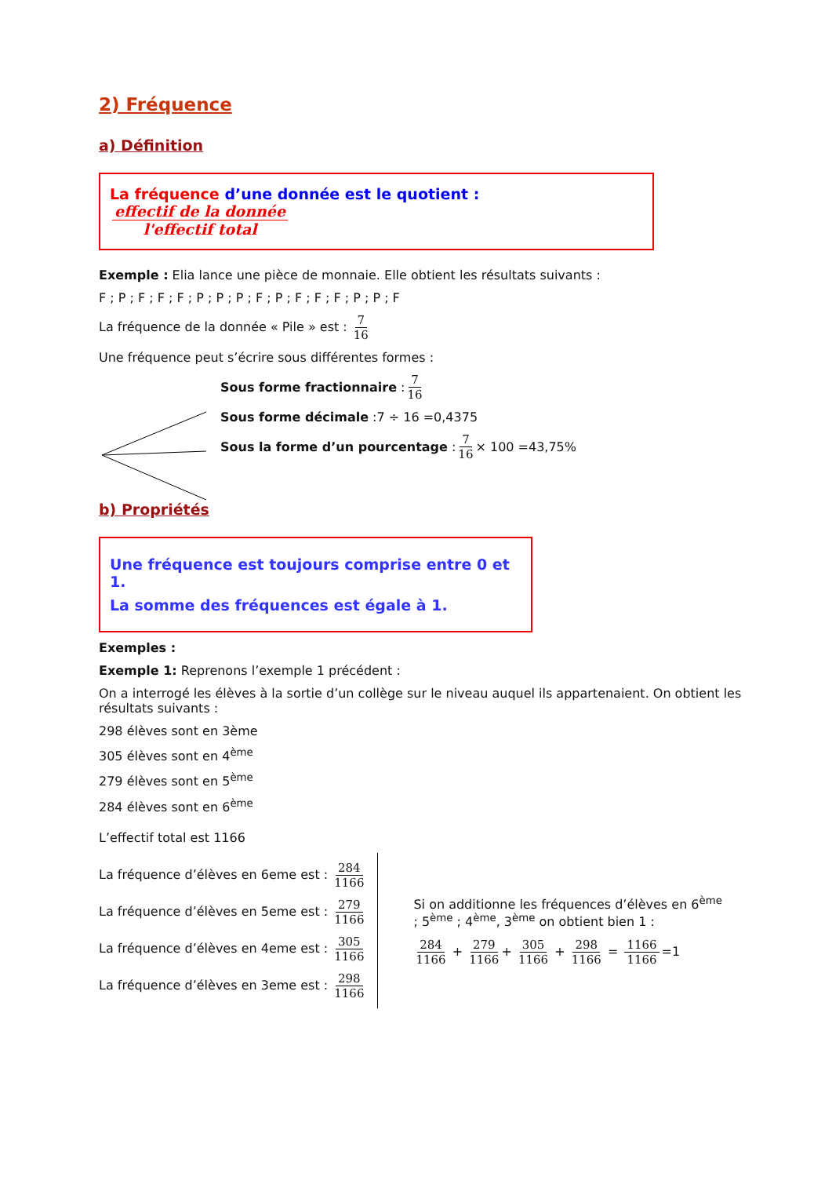2) Fréquence
a) Définition
La fréquence d’une donnée est le quotient : effectif de la donnée l'effectif total
Exemple : Elia lance une pièce de monnaie. Elle obtient les résultats suivants :
F ; P ; F ; F ; F ; P ; P ; P ; F ; P ; F ; F ; F ; P ; P ; F
La fréquence de la donnée « Pile » est : 7 16
Une fréquence peut s’écrire sous différentes formes :
Sous forme fractionnaire : 7 16
Sous forme décimale :7 ÷ 16 =0,4375
Sous la forme d’un pourcentage : 7 16 × 100 =43,75%
b) Propriétés
Une fréquence est toujours comprise entre 0 et 1.
La somme des fréquences est égale à 1.
Exemples :
Exemple 1: Reprenons l’exemple 1 précédent :
On a interrogé les élèves à la sortie d’un collège sur le niveau auquel ils appartenaient. On obtient les résultats suivants :
298 élèves sont en 3ème
305 élèves sont en 4<sup>ème</sup>
279 élèves sont en 5<sup>ème</sup>
284 élèves sont en 6<sup>ème</sup>
L’effectif total est 1166
La fréquence d’élèves en 6eme est : 284 1166
La fréquence d’élèves en 5eme est : 279 1166
La fréquence d’élèves en 4eme est : 305 1166
La fréquence d’élèves en 3eme est : 298 1166
Si on additionne les fréquences d’élèves en 6<sup>ème</sup> ; 5<sup>ème</sup> ; 4<sup>ème</sup>, 3<sup>ème</sup> on obtient bien 1 :
284 1166 + 279 1166 + 305 1166 + 298 1166 = 1166 1166 =1